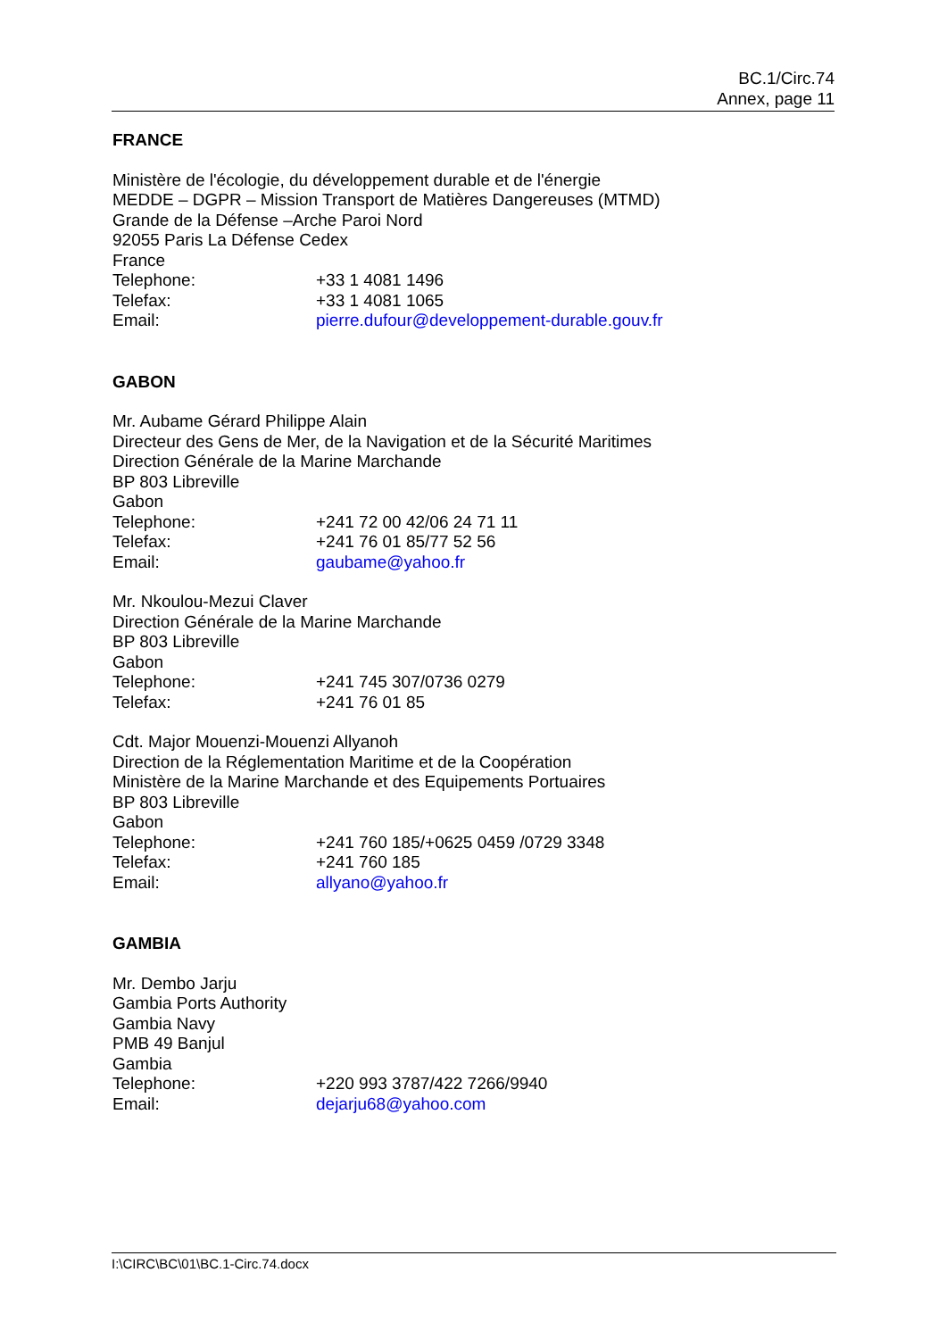BC.1/Circ.74
Annex, page 11
FRANCE
Ministère de l'écologie, du développement durable et de l'énergie
MEDDE – DGPR – Mission Transport de Matières Dangereuses (MTMD)
Grande de la Défense –Arche Paroi Nord
92055 Paris La Défense Cedex
France
Telephone: +33 1 4081 1496
Telefax: +33 1 4081 1065
Email: pierre.dufour@developpement-durable.gouv.fr
GABON
Mr. Aubame Gérard Philippe Alain
Directeur des Gens de Mer, de la Navigation et de la Sécurité Maritimes
Direction Générale de la Marine Marchande
BP 803 Libreville
Gabon
Telephone: +241 72 00 42/06 24 71 11
Telefax: +241 76 01 85/77 52 56
Email: gaubame@yahoo.fr
Mr. Nkoulou-Mezui Claver
Direction Générale de la Marine Marchande
BP 803 Libreville
Gabon
Telephone: +241 745 307/0736 0279
Telefax: +241 76 01 85
Cdt. Major Mouenzi-Mouenzi Allyanoh
Direction de la Réglementation Maritime et de la Coopération
Ministère de la Marine Marchande et des Equipements Portuaires
BP 803 Libreville
Gabon
Telephone: +241 760 185/+0625 0459 /0729 3348
Telefax: +241 760 185
Email: allyano@yahoo.fr
GAMBIA
Mr. Dembo Jarju
Gambia Ports Authority
Gambia Navy
PMB 49 Banjul
Gambia
Telephone: +220 993 3787/422 7266/9940
Email: dejarju68@yahoo.com
I:\CIRC\BC\01\BC.1-Circ.74.docx